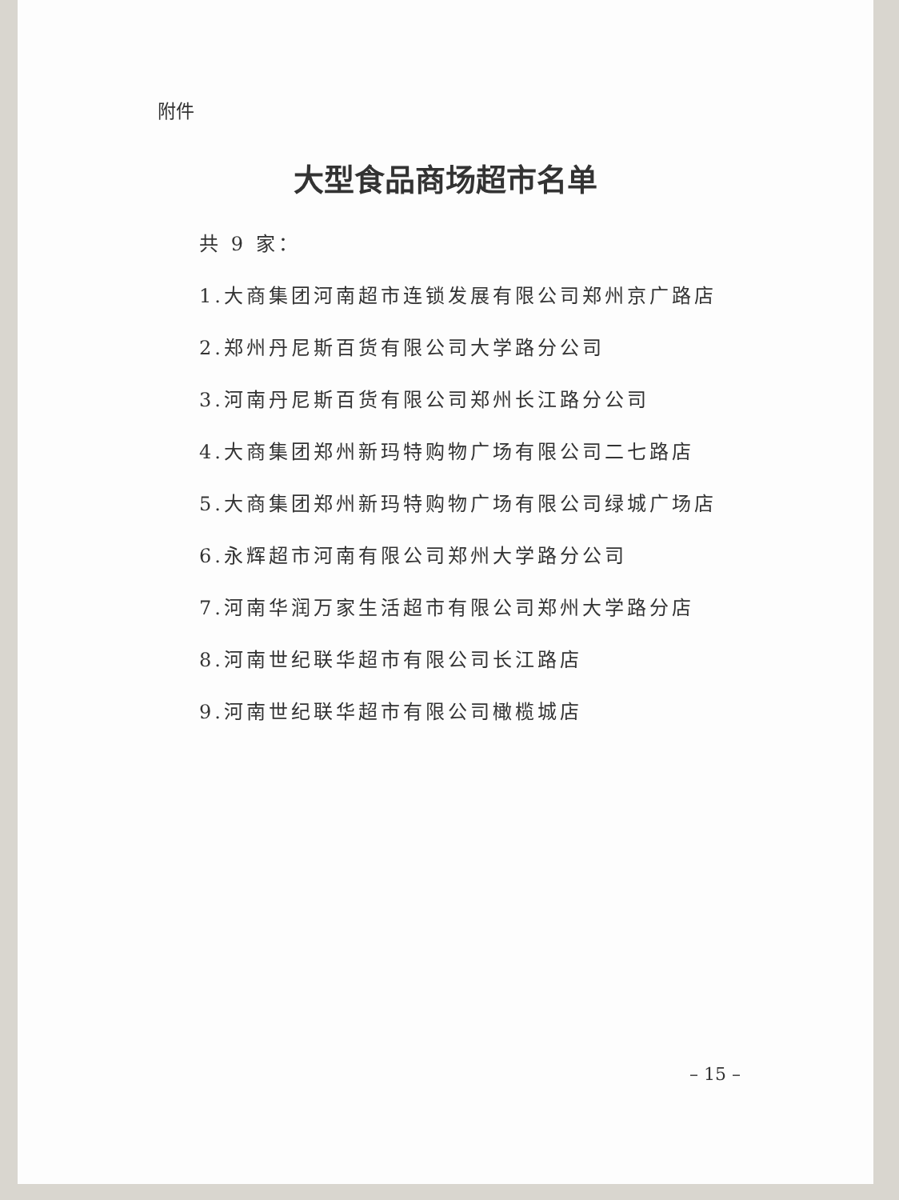附件
大型食品商场超市名单
共 9 家：
1.大商集团河南超市连锁发展有限公司郑州京广路店
2.郑州丹尼斯百货有限公司大学路分公司
3.河南丹尼斯百货有限公司郑州长江路分公司
4.大商集团郑州新玛特购物广场有限公司二七路店
5.大商集团郑州新玛特购物广场有限公司绿城广场店
6.永辉超市河南有限公司郑州大学路分公司
7.河南华润万家生活超市有限公司郑州大学路分店
8.河南世纪联华超市有限公司长江路店
9.河南世纪联华超市有限公司橄榄城店
– 15 –